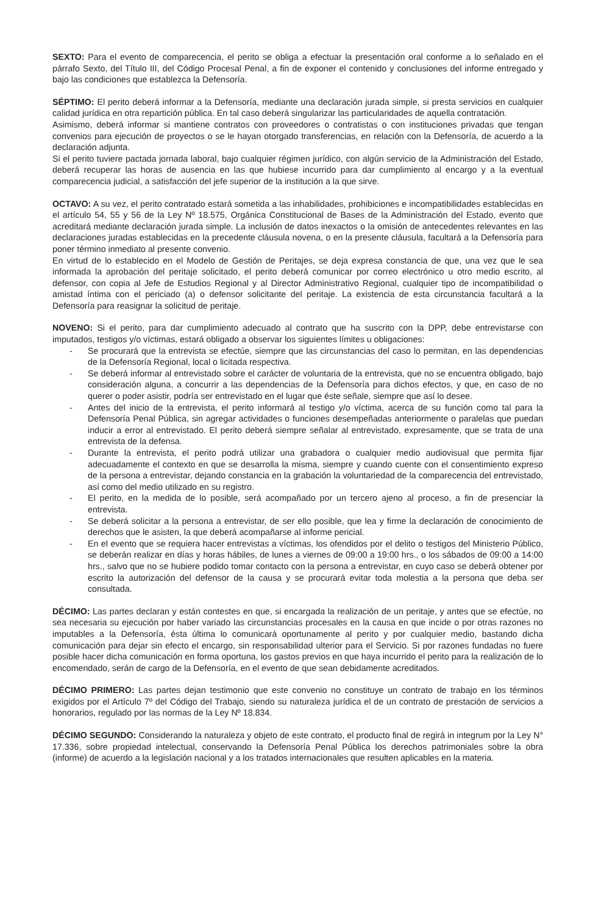SEXTO: Para el evento de comparecencia, el perito se obliga a efectuar la presentación oral conforme a lo señalado en el párrafo Sexto, del Título III, del Código Procesal Penal, a fin de exponer el contenido y conclusiones del informe entregado y bajo las condiciones que establezca la Defensoría.
SÉPTIMO: El perito deberá informar a la Defensoría, mediante una declaración jurada simple, si presta servicios en cualquier calidad jurídica en otra repartición pública. En tal caso deberá singularizar las particularidades de aquella contratación.
Asimismo, deberá informar si mantiene contratos con proveedores o contratistas o con instituciones privadas que tengan convenios para ejecución de proyectos o se le hayan otorgado transferencias, en relación con la Defensoría, de acuerdo a la declaración adjunta.
Si el perito tuviere pactada jornada laboral, bajo cualquier régimen jurídico, con algún servicio de la Administración del Estado, deberá recuperar las horas de ausencia en las que hubiese incurrido para dar cumplimiento al encargo y a la eventual comparecencia judicial, a satisfacción del jefe superior de la institución a la que sirve.
OCTAVO: A su vez, el perito contratado estará sometida a las inhabilidades, prohibiciones e incompatibilidades establecidas en el artículo 54, 55 y 56 de la Ley Nº 18.575, Orgánica Constitucional de Bases de la Administración del Estado, evento que acreditará mediante declaración jurada simple. La inclusión de datos inexactos o la omisión de antecedentes relevantes en las declaraciones juradas establecidas en la precedente cláusula novena, o en la presente cláusula, facultará a la Defensoría para poner término inmediato al presente convenio.
En virtud de lo establecido en el Modelo de Gestión de Peritajes, se deja expresa constancia de que, una vez que le sea informada la aprobación del peritaje solicitado, el perito deberá comunicar por correo electrónico u otro medio escrito, al defensor, con copia al Jefe de Estudios Regional y al Director Administrativo Regional, cualquier tipo de incompatibilidad o amistad íntima con el periciado (a) o defensor solicitante del peritaje. La existencia de esta circunstancia facultará a la Defensoría para reasignar la solicitud de peritaje.
NOVENO: Si el perito, para dar cumplimiento adecuado al contrato que ha suscrito con la DPP, debe entrevistarse con imputados, testigos y/o víctimas, estará obligado a observar los siguientes límites u obligaciones:
- Se procurará que la entrevista se efectúe, siempre que las circunstancias del caso lo permitan, en las dependencias de la Defensoría Regional, local o licitada respectiva.
- Se deberá informar al entrevistado sobre el carácter de voluntaria de la entrevista, que no se encuentra obligado, bajo consideración alguna, a concurrir a las dependencias de la Defensoría para dichos efectos, y que, en caso de no querer o poder asistir, podría ser entrevistado en el lugar que éste señale, siempre que así lo desee.
- Antes del inicio de la entrevista, el perito informará al testigo y/o víctima, acerca de su función como tal para la Defensoría Penal Pública, sin agregar actividades o funciones desempeñadas anteriormente o paralelas que puedan inducir a error al entrevistado. El perito deberá siempre señalar al entrevistado, expresamente, que se trata de una entrevista de la defensa.
- Durante la entrevista, el perito podrá utilizar una grabadora o cualquier medio audiovisual que permita fijar adecuadamente el contexto en que se desarrolla la misma, siempre y cuando cuente con el consentimiento expreso de la persona a entrevistar, dejando constancia en la grabación la voluntariedad de la comparecencia del entrevistado, así como del medio utilizado en su registro.
- El perito, en la medida de lo posible, será acompañado por un tercero ajeno al proceso, a fin de presenciar la entrevista.
- Se deberá solicitar a la persona a entrevistar, de ser ello posible, que lea y firme la declaración de conocimiento de derechos que le asisten, la que deberá acompañarse al informe pericial.
- En el evento que se requiera hacer entrevistas a víctimas, los ofendidos por el delito o testigos del Ministerio Público, se deberán realizar en días y horas hábiles, de lunes a viernes de 09:00 a 19:00 hrs., o los sábados de 09:00 a 14:00 hrs., salvo que no se hubiere podido tomar contacto con la persona a entrevistar, en cuyo caso se deberá obtener por escrito la autorización del defensor de la causa y se procurará evitar toda molestia a la persona que deba ser consultada.
DÉCIMO: Las partes declaran y están contestes en que, si encargada la realización de un peritaje, y antes que se efectúe, no sea necesaria su ejecución por haber variado las circunstancias procesales en la causa en que incide o por otras razones no imputables a la Defensoría, ésta última lo comunicará oportunamente al perito y por cualquier medio, bastando dicha comunicación para dejar sin efecto el encargo, sin responsabilidad ulterior para el Servicio. Si por razones fundadas no fuere posible hacer dicha comunicación en forma oportuna, los gastos previos en que haya incurrido el perito para la realización de lo encomendado, serán de cargo de la Defensoría, en el evento de que sean debidamente acreditados.
DÉCIMO PRIMERO: Las partes dejan testimonio que este convenio no constituye un contrato de trabajo en los términos exigidos por el Artículo 7º del Código del Trabajo, siendo su naturaleza jurídica el de un contrato de prestación de servicios a honorarios, regulado por las normas de la Ley Nº 18.834.
DÉCIMO SEGUNDO: Considerando la naturaleza y objeto de este contrato, el producto final de regirá in integrum por la Ley N° 17.336, sobre propiedad intelectual, conservando la Defensoría Penal Pública los derechos patrimoniales sobre la obra (informe) de acuerdo a la legislación nacional y a los tratados internacionales que resulten aplicables en la materia.